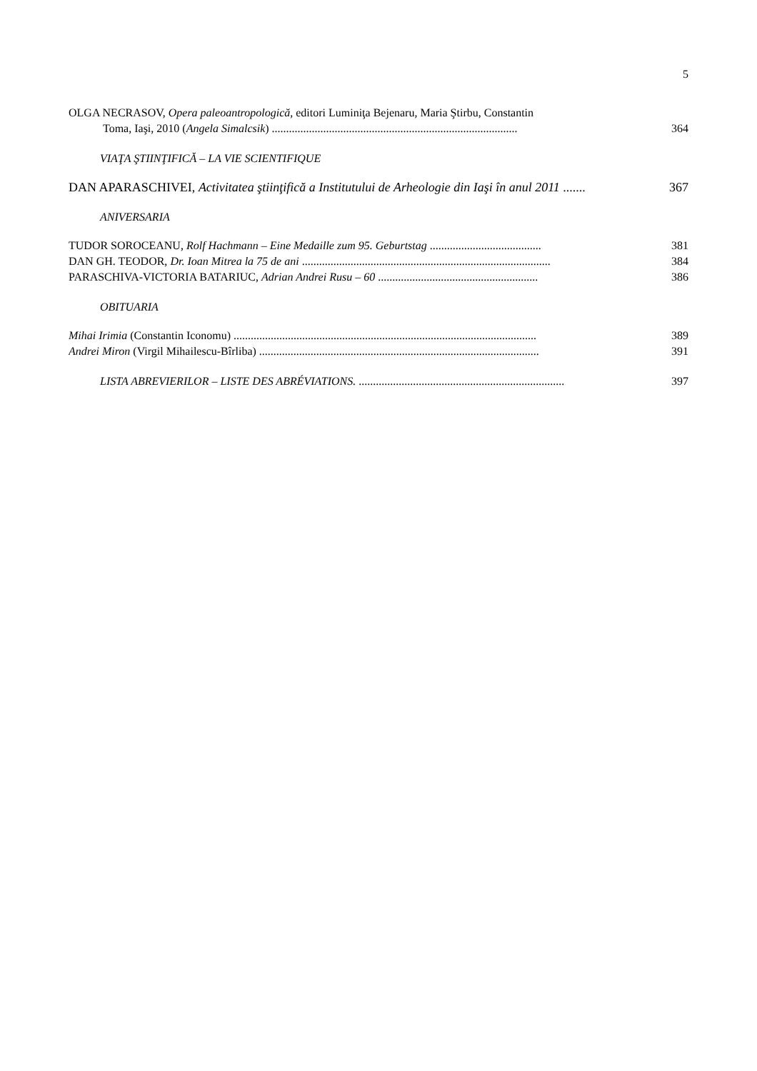5
OLGA NECRASOV, Opera paleoantropologică, editori Luminiţa Bejenaru, Maria Ştirbu, Constantin
Toma, Iaşi, 2010 (Angela Simalcsik) ......................................................................................
364
VIAŢA ŞTIINŢIFICĂ – LA VIE SCIENTIFIQUE
DAN APARASCHIVEI, Activitatea ştiinţifică a Institutului de Arheologie din Iaşi în anul 2011 .......
367
ANIVERSARIA
TUDOR SOROCEANU, Rolf Hachmann – Eine Medaille zum 95. Geburtstag .......................................
381
DAN GH. TEODOR, Dr. Ioan Mitrea la 75 de ani .......................................................................................
384
PARASCHIVA-VICTORIA BATARIUC, Adrian Andrei Rusu – 60 ........................................................
386
OBITUARIA
Mihai Irimia (Constantin Iconomu) ..........................................................................................................
389
Andrei Miron (Virgil Mihailescu-Bîrliba) ..................................................................................................
391
LISTA ABREVIERILOR – LISTE DES ABRÉVIATIONS. ........................................................................
397